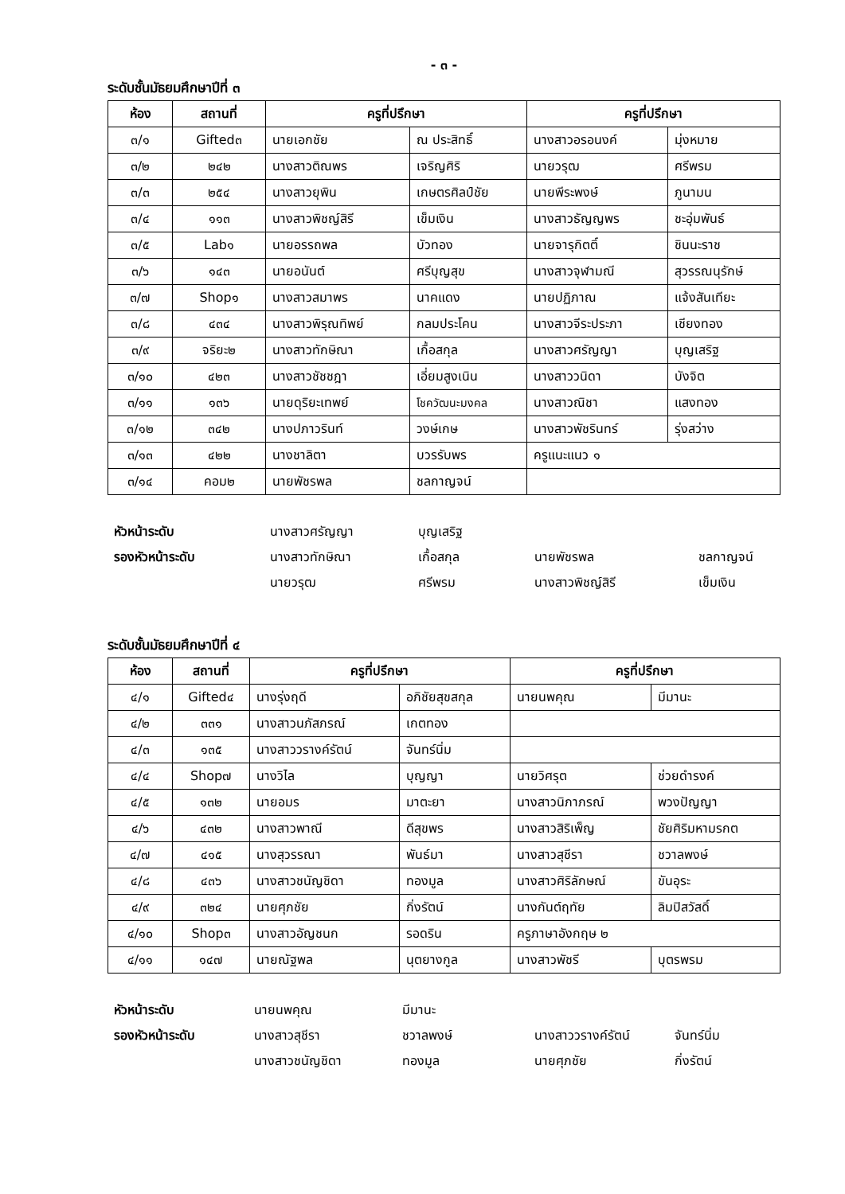- ๓ -
ระดับชั้นมัธยมศึกษาปีที่ ๓
| ห้อง | สถานที่ | ครูที่ปรึกษา | | ครูที่ปรึกษา | |
| --- | --- | --- | --- | --- | --- |
| ๓/๑ | Gifted๓ | นายเอกชัย | ณ ประสิทธิ์ | นางสาวอรอนงค์ | มุ่งหมาย |
| ๓/๒ | ๒๔๒ | นางสาวติณพร | เจริญศิริ | นายวรุฒ | ศรีพรม |
| ๓/๓ | ๒๕๔ | นางสาวยุพิน | เกษตรศิลป์ชัย | นายพีระพงษ์ | ภูนามน |
| ๓/๔ | ๑๑๓ | นางสาวพิชญ์สิรี | เข็มเงิน | นางสาวธัญญพร | ชะอุ่มพันธ์ |
| ๓/๕ | Lab๑ | นายอรรถพล | บัวทอง | นายจารุกิตติ์ | ชินนะราช |
| ๓/๖ | ๑๔๓ | นายอนันต์ | ศรีบุญสุข | นางสาวจุฬามณี | สุวรรณนุรักษ์ |
| ๓/๗ | Shop๑ | นางสาวสมาพร | นาคแดง | นายปฏิภาณ | แจ้งสันเทียะ |
| ๓/๘ | ๔๓๔ | นางสาวพิรุณทิพย์ | กลมประโคน | นางสาวจีระประภา | เชียงทอง |
| ๓/๙ | จริยะ๒ | นางสาวทักษิณา | เกื้อสกุล | นางสาวศรัญญา | บุญเสริฐ |
| ๓/๑๐ | ๔๒๓ | นางสาวชัชชฎา | เอี่ยมสูงเนิน | นางสาววนิดา | บังจิต |
| ๓/๑๑ | ๑๓๖ | นายดุริยะเทพย์ | โชควัฒนะมงคล | นางสาวณิชา | แสงทอง |
| ๓/๑๒ | ๓๔๒ | นางปภาวรินท์ | วงษ์เกษ | นางสาวพัชรินทร์ | รุ่งสว่าง |
| ๓/๑๓ | ๔๒๒ | นางชาลิตา | บวรรับพร | ครูแนะแนว ๑ | |
| ๓/๑๔ | คอม๒ | นายพัชรพล | ชลกาญจน์ | | |
| หัวหน้าระดับ | นางสาวศรัญญา | บุญเสริฐ | | |
| รองหัวหน้าระดับ | นางสาวทักษิณา | เกื้อสกุล | นายพัชรพล | ชลกาญจน์ |
| | นายวรุฒ | ศรีพรม | นางสาวพิชญ์สิรี | เข็มเงิน |
ระดับชั้นมัธยมศึกษาปีที่ ๔
| ห้อง | สถานที่ | ครูที่ปรึกษา | | ครูที่ปรึกษา | |
| --- | --- | --- | --- | --- | --- |
| ๔/๑ | Gifted๔ | นางรุ่งฤดี | อภิชัยสุขสกุล | นายนพคุณ | มีมานะ |
| ๔/๒ | ๓๓๑ | นางสาวนภัสภรณ์ | เกตทอง | | |
| ๔/๓ | ๑๓๕ | นางสาววรางค์รัตน์ | จันทร์นิ่ม | | |
| ๔/๔ | Shop๗ | นางวิไล | บุญญา | นายวิศรุต | ช่วยดำรงค์ |
| ๔/๕ | ๑๓๒ | นายอมร | มาตะยา | นางสาวนิภาภรณ์ | พวงปัญญา |
| ๔/๖ | ๔๓๒ | นางสาวพาณี | ดีสุขพร | นางสาวสิริเพ็ญ | ชัยศิริมหามรกต |
| ๔/๗ | ๔๑๕ | นางสุวรรณา | พันธ์มา | นางสาวสุชีรา | ชวาลพงษ์ |
| ๔/๘ | ๔๓๖ | นางสาวชนัญชิดา | ทองมูล | นางสาวศิริลักษณ์ | ขันอุระ |
| ๔/๙ | ๓๒๔ | นายศุภชัย | กิ่งรัตน์ | นางกันต์ฤทัย | ลิมปิสวัสดิ์ |
| ๔/๑๐ | Shop๓ | นางสาวอัญชนก | รอดริน | ครูภาษาอังกฤษ ๒ | |
| ๔/๑๑ | ๑๔๗ | นายณัฐพล | นุตยางกูล | นางสาวพัชรี | บุตรพรม |
| หัวหน้าระดับ | นายนพคุณ | มีมานะ | | |
| รองหัวหน้าระดับ | นางสาวสุชีรา | ชวาลพงษ์ | นางสาววรางค์รัตน์ | จันทร์นิ่ม |
| | นางสาวชนัญชิดา | ทองมูล | นายศุภชัย | กิ่งรัตน์ |